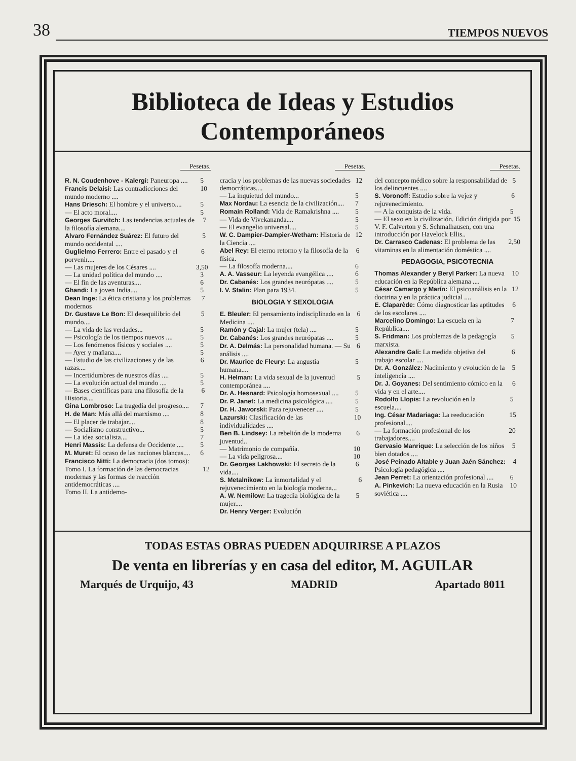38 TIEMPOS NUEVOS
Biblioteca de Ideas y Estudios Contemporáneos
Pesetas.
R. N. Coudenhove - Kalergi: Paneuropa .... 5
Francis Delaisi: Las contradicciones del mundo moderno .... 10
Hans Driesch: El hombre y el universo.... 5
— El acto moral.... 5
Georges Gurvitch: Las tendencias actuales de la filosofía alemana.... 7
Alvaro Fernández Suárez: El futuro del mundo occidental .... 5
Guglielmo Ferrero: Entre el pasado y el porvenir.... 6
— Las mujeres de los Césares .... 3,50
— La unidad política del mundo .... 3
— El fin de las aventuras.... 6
Ghandi: La joven India.... 5
Dean Inge: La ética cristiana y los problemas modernos 7
Dr. Gustave Le Bon: El desequilibrio del mundo.... 5
— La vida de las verdades... 5
— Psicología de los tiempos nuevos .... 5
— Los fenómenos físicos y sociales .... 5
— Ayer y mañana.... 5
— Estudio de las civilizaciones y de las razas.... 6
— Incertidumbres de nuestros días .... 5
— La evolución actual del mundo .... 5
— Bases científicas para una filosofía de la Historia.... 6
Gina Lombroso: La tragedia del progreso.... 7
H. de Man: Más allá del marxismo .... 8
— El placer de trabajar.... 8
— Socialismo constructivo... 5
— La idea socialista.... 7
Henri Massis: La defensa de Occidente .... 5
M. Muret: El ocaso de las naciones blancas.... 6
Francisco Nitti: La democracia (dos tomos):
Tomo I. La formación de las democracias modernas y las formas de reacción antidemocráticas .... 12
Tomo II. La antidemo-
Pesetas.
cracia y los problemas de las nuevas sociedades democráticas.... 12
— La inquietud del mundo... 5
Max Nordau: La esencia de la civilización.... 7
Romain Rolland: Vida de Ramakrishna .... 5
— Vida de Vivekananda.... 5
— El evangelio universal.... 5
W. C. Dampier-Dampier-Wetham: Historia de la Ciencia .... 12
Abel Rey: El eterno retorno y la filosofía de la física. 6
— La filosofía moderna.... 6
A. A. Vasseur: La leyenda evangélica .... 6
Dr. Cabanés: Los grandes neurópatas .... 5
I. V. Stalin: Plan para 1934. 5
BIOLOGIA Y SEXOLOGIA
E. Bleuler: El pensamiento indisciplinado en la Medicina .... 6
Ramón y Cajal: La mujer (tela) .... 5
Dr. Cabanés: Los grandes neurópatas .... 5
Dr. A. Delmás: La personalidad humana. — Su análisis .... 6
Dr. Maurice de Fleury: La angustia humana.... 5
H. Helman: La vida sexual de la juventud contemporánea .... 5
Dr. A. Hesnard: Psicología homosexual .... 5
Dr. P. Janet: La medicina psicológica .... 5
Dr. H. Jaworski: Para rejuvenecer .... 5
Lazurski: Clasificación de las individualidades .... 10
Ben B. Lindsey: La rebelión de la moderna juventud.. 6
— Matrimonio de compañía. 10
— La vida peligrosa.... 10
Dr. Georges Lakhowski: El secreto de la vida.... 6
S. Metalnikow: La inmortalidad y el rejuvenecimiento en la biología moderna... 6
A. W. Nemilow: La tragedia biológica de la mujer.... 5
Dr. Henry Verger: Evolución
Pesetas.
del concepto médico sobre la responsabilidad de los delincuentes .... 5
S. Voronoff: Estudio sobre la vejez y rejuvenecimiento. 6
— A la conquista de la vida. 5
— El sexo en la civilización. Edición dirigida por V. F. Calverton y S. Schmalhausen, con una introducción por Havelock Ellis.. 15
Dr. Carrasco Cadenas: El problema de las vitaminas en la alimentación doméstica .... 2,50
PEDAGOGIA, PSICOTECNIA
Thomas Alexander y Beryl Parker: La nueva educación en la República alemana .... 10
César Camargo y Marín: El psicoanálisis en la doctrina y en la práctica judicial .... 12
E. Claparède: Cómo diagnosticar las aptitudes de los escolares .... 6
Marcelino Domingo: La escuela en la República.... 7
S. Fridman: Los problemas de la pedagogía marxista. 5
Alexandre Gali: La medida objetiva del trabajo escolar .... 6
Dr. A. González: Nacimiento y evolución de la inteligencia .... 5
Dr. J. Goyanes: Del sentimiento cómico en la vida y en el arte.... 6
Rodolfo Llopis: La revolución en la escuela.... 5
Ing. César Madariaga: La reeducación profesional.... 15
— La formación profesional de los trabajadores.... 20
Gervasio Manrique: La selección de los niños bien dotados .... 5
José Peinado Altable y Juan Jaén Sánchez: Psicología pedagógica .... 4
Jean Perret: La orientación profesional .... 6
A. Pinkevich: La nueva educación en la Rusia soviética .... 10
TODAS ESTAS OBRAS PUEDEN ADQUIRIRSE A PLAZOS
De venta en librerías y en casa del editor, M. AGUILAR
Marqués de Urquijo, 43 MADRID Apartado 8011